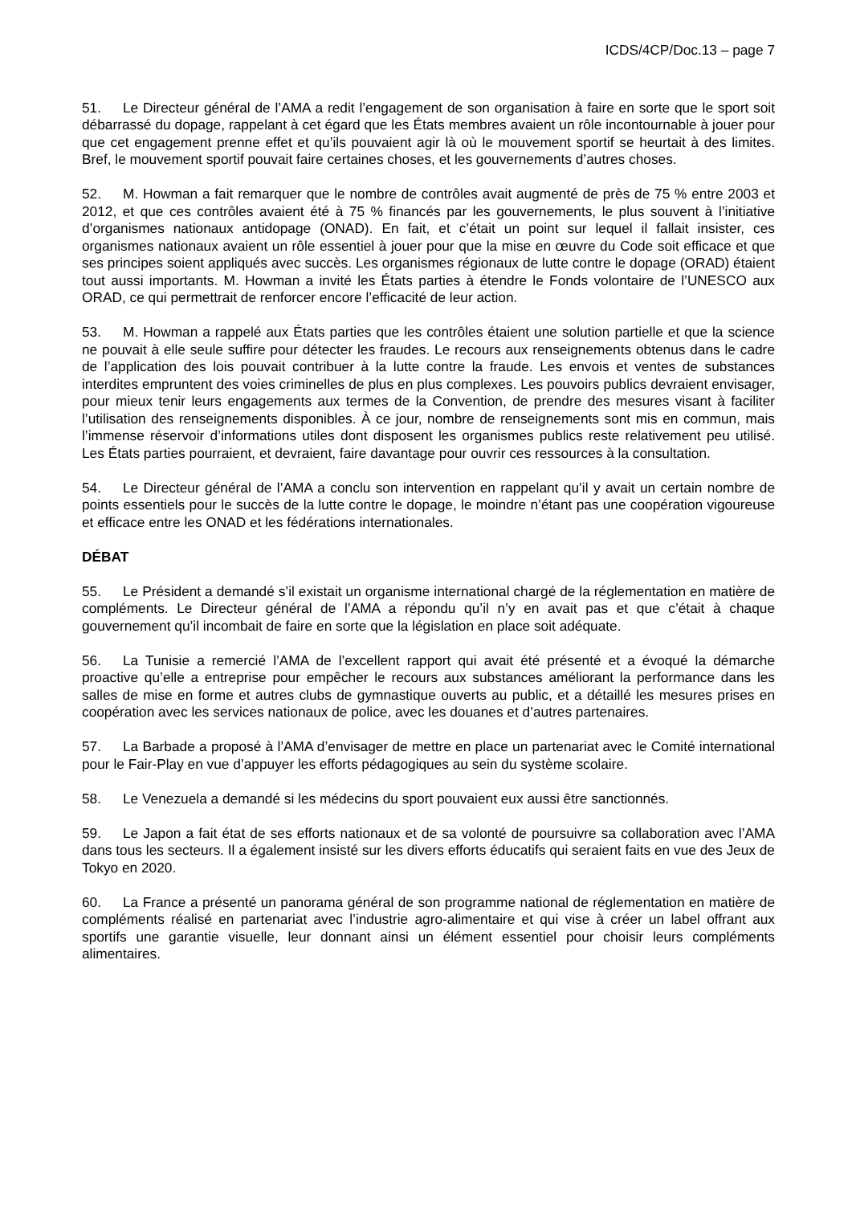ICDS/4CP/Doc.13 – page 7
51. Le Directeur général de l’AMA a redit l’engagement de son organisation à faire en sorte que le sport soit débarrassé du dopage, rappelant à cet égard que les États membres avaient un rôle incontournable à jouer pour que cet engagement prenne effet et qu’ils pouvaient agir là où le mouvement sportif se heurtait à des limites. Bref, le mouvement sportif pouvait faire certaines choses, et les gouvernements d’autres choses.
52. M. Howman a fait remarquer que le nombre de contrôles avait augmenté de près de 75 % entre 2003 et 2012, et que ces contrôles avaient été à 75 % financés par les gouvernements, le plus souvent à l’initiative d’organismes nationaux antidopage (ONAD). En fait, et c’était un point sur lequel il fallait insister, ces organismes nationaux avaient un rôle essentiel à jouer pour que la mise en œuvre du Code soit efficace et que ses principes soient appliqués avec succès. Les organismes régionaux de lutte contre le dopage (ORAD) étaient tout aussi importants. M. Howman a invité les États parties à étendre le Fonds volontaire de l’UNESCO aux ORAD, ce qui permettrait de renforcer encore l’efficacité de leur action.
53. M. Howman a rappelé aux États parties que les contrôles étaient une solution partielle et que la science ne pouvait à elle seule suffire pour détecter les fraudes. Le recours aux renseignements obtenus dans le cadre de l’application des lois pouvait contribuer à la lutte contre la fraude. Les envois et ventes de substances interdites empruntent des voies criminelles de plus en plus complexes. Les pouvoirs publics devraient envisager, pour mieux tenir leurs engagements aux termes de la Convention, de prendre des mesures visant à faciliter l’utilisation des renseignements disponibles. À ce jour, nombre de renseignements sont mis en commun, mais l’immense réservoir d’informations utiles dont disposent les organismes publics reste relativement peu utilisé. Les États parties pourraient, et devraient, faire davantage pour ouvrir ces ressources à la consultation.
54. Le Directeur général de l’AMA a conclu son intervention en rappelant qu’il y avait un certain nombre de points essentiels pour le succès de la lutte contre le dopage, le moindre n’étant pas une coopération vigoureuse et efficace entre les ONAD et les fédérations internationales.
DÉBAT
55. Le Président a demandé s’il existait un organisme international chargé de la réglementation en matière de compléments. Le Directeur général de l’AMA a répondu qu’il n’y en avait pas et que c’était à chaque gouvernement qu’il incombait de faire en sorte que la législation en place soit adéquate.
56. La Tunisie a remercié l’AMA de l’excellent rapport qui avait été présenté et a évoqué la démarche proactive qu’elle a entreprise pour empêcher le recours aux substances améliorant la performance dans les salles de mise en forme et autres clubs de gymnastique ouverts au public, et a détaillé les mesures prises en coopération avec les services nationaux de police, avec les douanes et d’autres partenaires.
57. La Barbade a proposé à l’AMA d’envisager de mettre en place un partenariat avec le Comité international pour le Fair-Play en vue d’appuyer les efforts pédagogiques au sein du système scolaire.
58. Le Venezuela a demandé si les médecins du sport pouvaient eux aussi être sanctionnés.
59. Le Japon a fait état de ses efforts nationaux et de sa volonté de poursuivre sa collaboration avec l’AMA dans tous les secteurs. Il a également insisté sur les divers efforts éducatifs qui seraient faits en vue des Jeux de Tokyo en 2020.
60. La France a présenté un panorama général de son programme national de réglementation en matière de compléments réalisé en partenariat avec l’industrie agro-alimentaire et qui vise à créer un label offrant aux sportifs une garantie visuelle, leur donnant ainsi un élément essentiel pour choisir leurs compléments alimentaires.